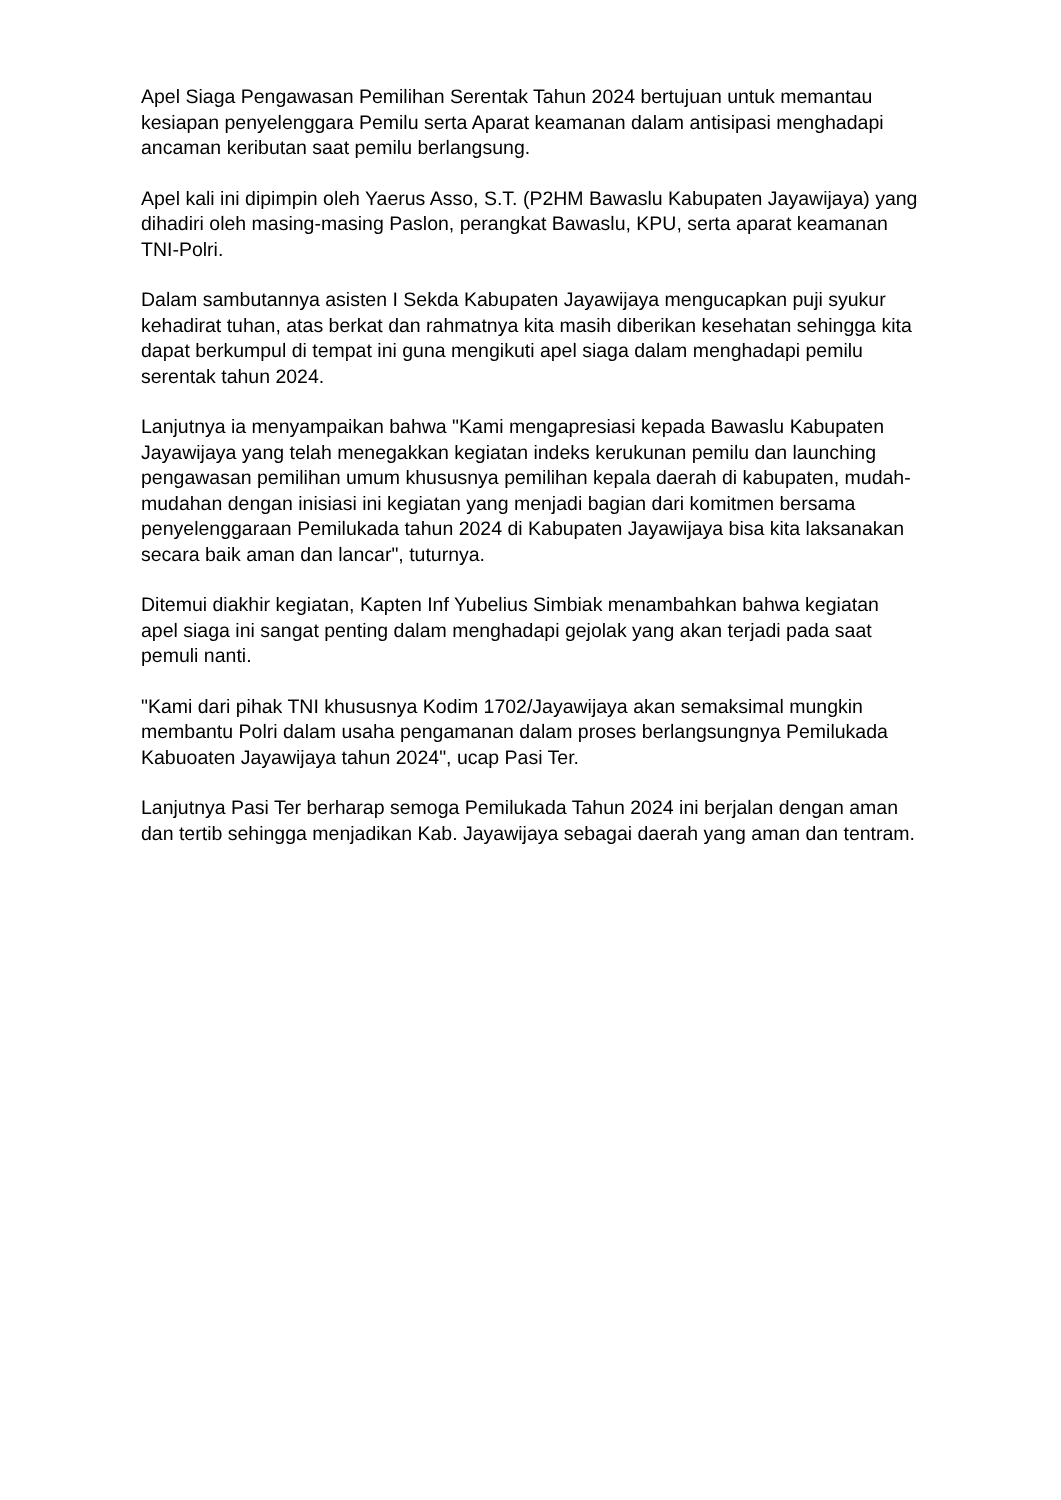Apel Siaga Pengawasan Pemilihan Serentak Tahun 2024 bertujuan untuk memantau kesiapan penyelenggara Pemilu serta Aparat keamanan dalam antisipasi menghadapi ancaman keributan saat pemilu berlangsung.
Apel kali ini dipimpin oleh Yaerus Asso, S.T. (P2HM Bawaslu Kabupaten Jayawijaya) yang dihadiri oleh masing-masing Paslon, perangkat Bawaslu, KPU, serta aparat keamanan TNI-Polri.
Dalam sambutannya asisten I Sekda Kabupaten Jayawijaya mengucapkan puji syukur kehadirat tuhan, atas berkat dan rahmatnya kita masih diberikan kesehatan sehingga kita dapat berkumpul di tempat ini guna mengikuti apel siaga dalam menghadapi pemilu serentak tahun 2024.
Lanjutnya ia menyampaikan bahwa "Kami mengapresiasi kepada Bawaslu Kabupaten Jayawijaya yang telah menegakkan kegiatan indeks kerukunan pemilu dan launching pengawasan pemilihan umum khususnya pemilihan kepala daerah di kabupaten, mudah-mudahan dengan inisiasi ini kegiatan yang menjadi bagian dari komitmen bersama penyelenggaraan Pemilukada tahun 2024 di Kabupaten Jayawijaya bisa kita laksanakan secara baik aman dan lancar", tuturnya.
Ditemui diakhir kegiatan, Kapten Inf Yubelius Simbiak menambahkan bahwa kegiatan apel siaga ini sangat penting dalam menghadapi gejolak yang akan terjadi pada saat pemuli nanti.
"Kami dari pihak TNI khususnya Kodim 1702/Jayawijaya akan semaksimal mungkin membantu Polri dalam usaha pengamanan dalam proses berlangsungnya Pemilukada Kabuoaten Jayawijaya tahun 2024", ucap Pasi Ter.
Lanjutnya Pasi Ter berharap semoga Pemilukada Tahun 2024 ini berjalan dengan aman dan tertib sehingga menjadikan Kab. Jayawijaya sebagai daerah yang aman dan tentram.